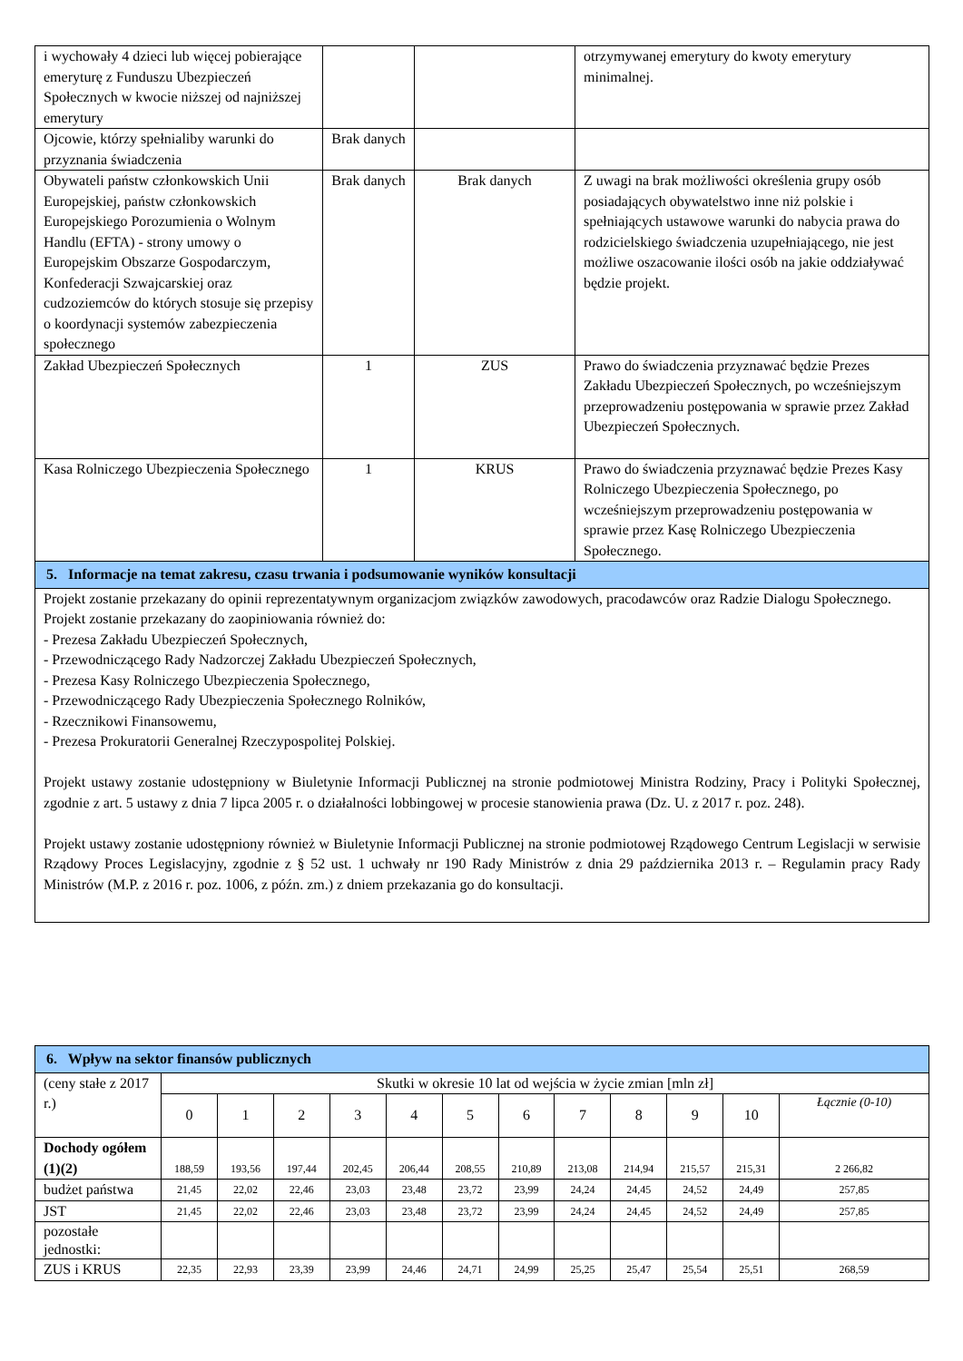| i wychowały 4 dzieci lub więcej pobierające emeryturę z Funduszu Ubezpieczeń Społecznych w kwocie niższej od najniższej emerytury | | | otrzymywanej emerytury do kwoty emerytury minimalnej. |
| Ojcowie, którzy spełnialiby warunki do przyznania świadczenia | Brak danych | | |
| Obywateli państw członkowskich Unii Europejskiej, państw członkowskich Europejskiego Porozumienia o Wolnym Handlu (EFTA) - strony umowy o Europejskim Obszarze Gospodarczym, Konfederacji Szwajcarskiej oraz cudzoziemców do których stosuje się przepisy o koordynacji systemów zabezpieczenia społecznego | Brak danych | Brak danych | Z uwagi na brak możliwości określenia grupy osób posiadających obywatelstwo inne niż polskie i spełniających ustawowe warunki do nabycia prawa do rodzicielskiego świadczenia uzupełniającego, nie jest możliwe oszacowanie ilości osób na jakie oddziaływać będzie projekt. |
| Zakład Ubezpieczeń Społecznych | 1 | ZUS | Prawo do świadczenia przyznawać będzie Prezes Zakładu Ubezpieczeń Społecznych, po wcześniejszym przeprowadzeniu postępowania w sprawie przez Zakład Ubezpieczeń Społecznych. |
| Kasa Rolniczego Ubezpieczenia Społecznego | 1 | KRUS | Prawo do świadczenia przyznawać będzie Prezes Kasy Rolniczego Ubezpieczenia Społecznego, po wcześniejszym przeprowadzeniu postępowania w sprawie przez Kasę Rolniczego Ubezpieczenia Społecznego. |
| 5. Informacje na temat zakresu, czasu trwania i podsumowanie wyników konsultacji | | | |
| Projekt zostanie przekazany do opinii reprezentatywnym organizacjom związków zawodowych, pracodawców oraz Radzie Dialogu Społecznego. Projekt zostanie przekazany do zaopiniowania również do: - Prezesa Zakładu Ubezpieczeń Społecznych, - Przewodniczącego Rady Nadzorczej Zakładu Ubezpieczeń Społecznych, - Prezesa Kasy Rolniczego Ubezpieczenia Społecznego, - Przewodniczącego Rady Ubezpieczenia Społecznego Rolników, - Rzecznikowi Finansowemu, - Prezesa Prokuratorii Generalnej Rzeczypospolitej Polskiej. Projekt ustawy zostanie udostępniony w Biuletynie Informacji Publicznej na stronie podmiotowej Ministra Rodziny, Pracy i Polityki Społecznej, zgodnie z art. 5 ustawy z dnia 7 lipca 2005 r. o działalności lobbingowej w procesie stanowienia prawa (Dz. U. z 2017 r. poz. 248). Projekt ustawy zostanie udostępniony również w Biuletynie Informacji Publicznej na stronie podmiotowej Rządowego Centrum Legislacji w serwisie Rządowy Proces Legislacyjny, zgodnie z § 52 ust. 1 uchwały nr 190 Rady Ministrów z dnia 29 października 2013 r. – Regulamin pracy Rady Ministrów (M.P. z 2016 r. poz. 1006, z późn. zm.) z dniem przekazania go do konsultacji. | | | |
| 6. Wpływ na sektor finansów publicznych | | | | | | | | | | | | |
| (ceny stałe z 2017 r.) | Skutki w okresie 10 lat od wejścia w życie zmian [mln zł] | | | | | | | | | | | |
| | 0 | 1 | 2 | 3 | 4 | 5 | 6 | 7 | 8 | 9 | 10 | Łącznie (0-10) |
| Dochody ogółem (1)(2) | 188,59 | 193,56 | 197,44 | 202,45 | 206,44 | 208,55 | 210,89 | 213,08 | 214,94 | 215,57 | 215,31 | 2 266,82 |
| budżet państwa | 21,45 | 22,02 | 22,46 | 23,03 | 23,48 | 23,72 | 23,99 | 24,24 | 24,45 | 24,52 | 24,49 | 257,85 |
| JST | 21,45 | 22,02 | 22,46 | 23,03 | 23,48 | 23,72 | 23,99 | 24,24 | 24,45 | 24,52 | 24,49 | 257,85 |
| pozostałe jednostki: | | | | | | | | | | | | |
| ZUS i KRUS | 22,35 | 22,93 | 23,39 | 23,99 | 24,46 | 24,71 | 24,99 | 25,25 | 25,47 | 25,54 | 25,51 | 268,59 |